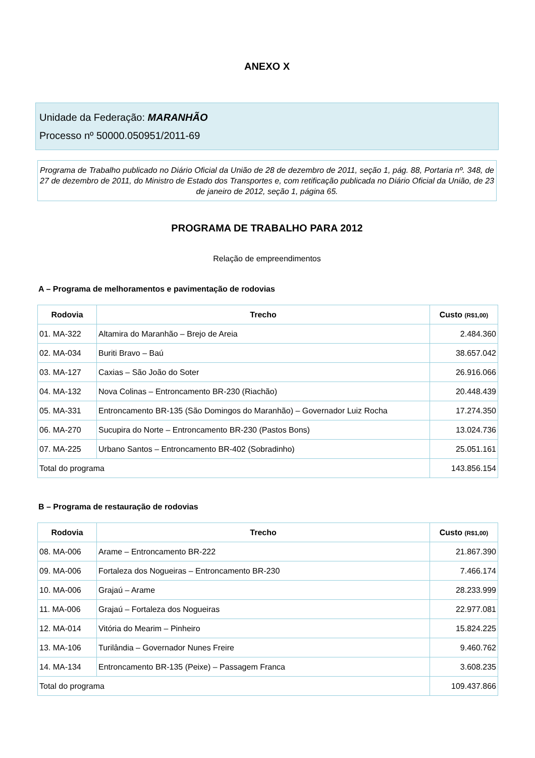ANEXO X
Unidade da Federação: MARANHÃO
Processo nº 50000.050951/2011-69
Programa de Trabalho publicado no Diário Oficial da União de 28 de dezembro de 2011, seção 1, pág. 88, Portaria nº. 348, de 27 de dezembro de 2011, do Ministro de Estado dos Transportes e, com retificação publicada no Diário Oficial da União, de 23 de janeiro de 2012, seção 1, página 65.
PROGRAMA DE TRABALHO PARA 2012
Relação de empreendimentos
A – Programa de melhoramentos e pavimentação de rodovias
| Rodovia | Trecho | Custo (R$1,00) |
| --- | --- | --- |
| 01. MA-322 | Altamira do Maranhão – Brejo de Areia | 2.484.360 |
| 02. MA-034 | Buriti Bravo – Baú | 38.657.042 |
| 03. MA-127 | Caxias – São João do Soter | 26.916.066 |
| 04. MA-132 | Nova Colinas – Entroncamento BR-230 (Riachão) | 20.448.439 |
| 05. MA-331 | Entroncamento BR-135 (São Domingos do Maranhão) – Governador Luiz Rocha | 17.274.350 |
| 06. MA-270 | Sucupira do Norte – Entroncamento BR-230 (Pastos Bons) | 13.024.736 |
| 07. MA-225 | Urbano Santos – Entroncamento BR-402 (Sobradinho) | 25.051.161 |
| Total do programa | | 143.856.154 |
B – Programa de restauração de rodovias
| Rodovia | Trecho | Custo (R$1,00) |
| --- | --- | --- |
| 08. MA-006 | Arame – Entroncamento BR-222 | 21.867.390 |
| 09. MA-006 | Fortaleza dos Nogueiras – Entroncamento BR-230 | 7.466.174 |
| 10. MA-006 | Grajaú – Arame | 28.233.999 |
| 11. MA-006 | Grajaú – Fortaleza dos Nogueiras | 22.977.081 |
| 12. MA-014 | Vitória do Mearim – Pinheiro | 15.824.225 |
| 13. MA-106 | Turilândia – Governador Nunes Freire | 9.460.762 |
| 14. MA-134 | Entroncamento BR-135 (Peixe) – Passagem Franca | 3.608.235 |
| Total do programa | | 109.437.866 |